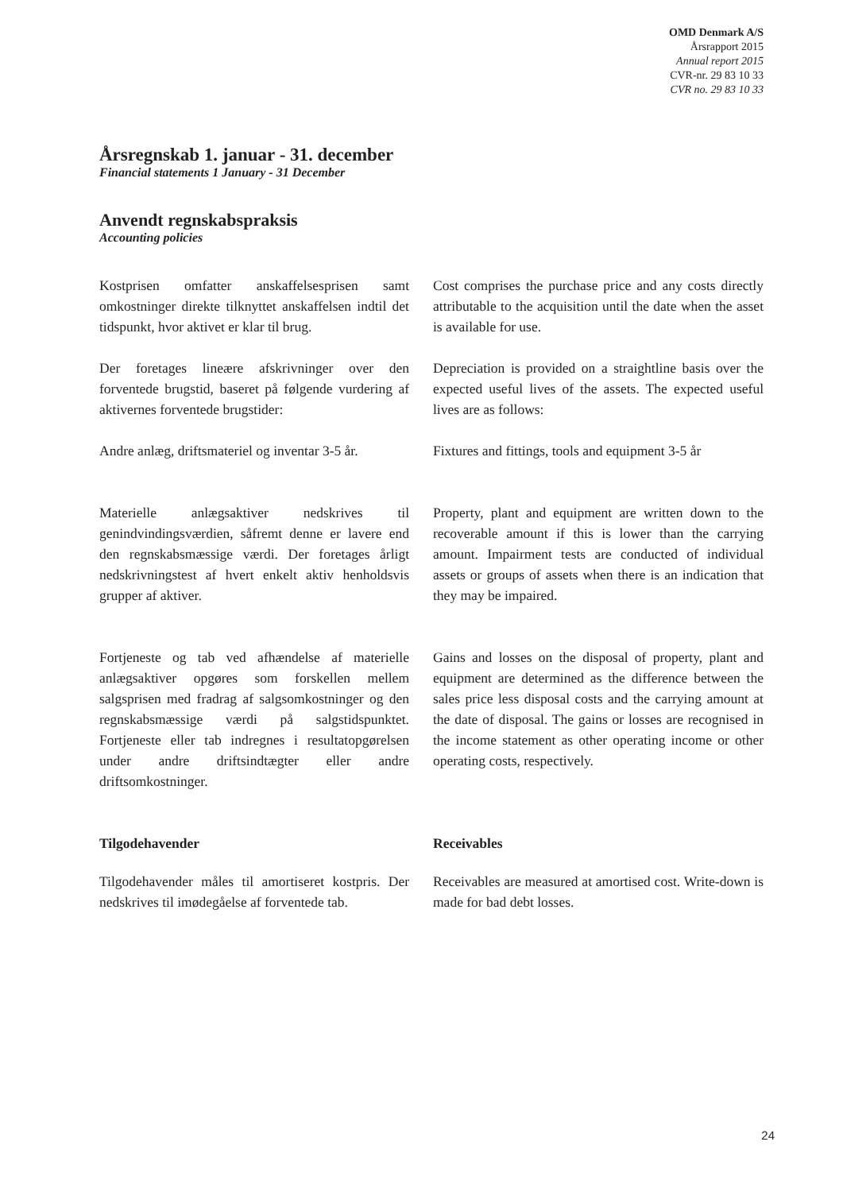OMD Denmark A/S
Årsrapport 2015
Annual report 2015
CVR-nr. 29 83 10 33
CVR no. 29 83 10 33
Årsregnskab 1. januar - 31. december
Financial statements 1 January - 31 December
Anvendt regnskabspraksis
Accounting policies
Kostprisen omfatter anskaffelsesprisen samt omkostninger direkte tilknyttet anskaffelsen indtil det tidspunkt, hvor aktivet er klar til brug.
Cost comprises the purchase price and any costs directly attributable to the acquisition until the date when the asset is available for use.
Der foretages lineære afskrivninger over den forventede brugstid, baseret på følgende vurdering af aktivernes forventede brugstider:
Depreciation is provided on a straightline basis over the expected useful lives of the assets. The expected useful lives are as follows:
Andre anlæg, driftsmateriel og inventar 3-5 år.
Fixtures and fittings, tools and equipment 3-5 år
Materielle anlægsaktiver nedskrives til genindvindingsværdien, såfremt denne er lavere end den regnskabsmæssige værdi. Der foretages årligt nedskrivningstest af hvert enkelt aktiv henholdsvis grupper af aktiver.
Property, plant and equipment are written down to the recoverable amount if this is lower than the carrying amount. Impairment tests are conducted of individual assets or groups of assets when there is an indication that they may be impaired.
Fortjeneste og tab ved afhændelse af materielle anlægsaktiver opgøres som forskellen mellem salgsprisen med fradrag af salgsomkostninger og den regnskabsmæssige værdi på salgstidspunktet. Fortjeneste eller tab indregnes i resultatopgørelsen under andre driftsindtægter eller andre driftsomkostninger.
Gains and losses on the disposal of property, plant and equipment are determined as the difference between the sales price less disposal costs and the carrying amount at the date of disposal. The gains or losses are recognised in the income statement as other operating income or other operating costs, respectively.
Tilgodehavender Receivables
Tilgodehavender måles til amortiseret kostpris. Der nedskrives til imødegåelse af forventede tab.
Receivables are measured at amortised cost. Write-down is made for bad debt losses.
24